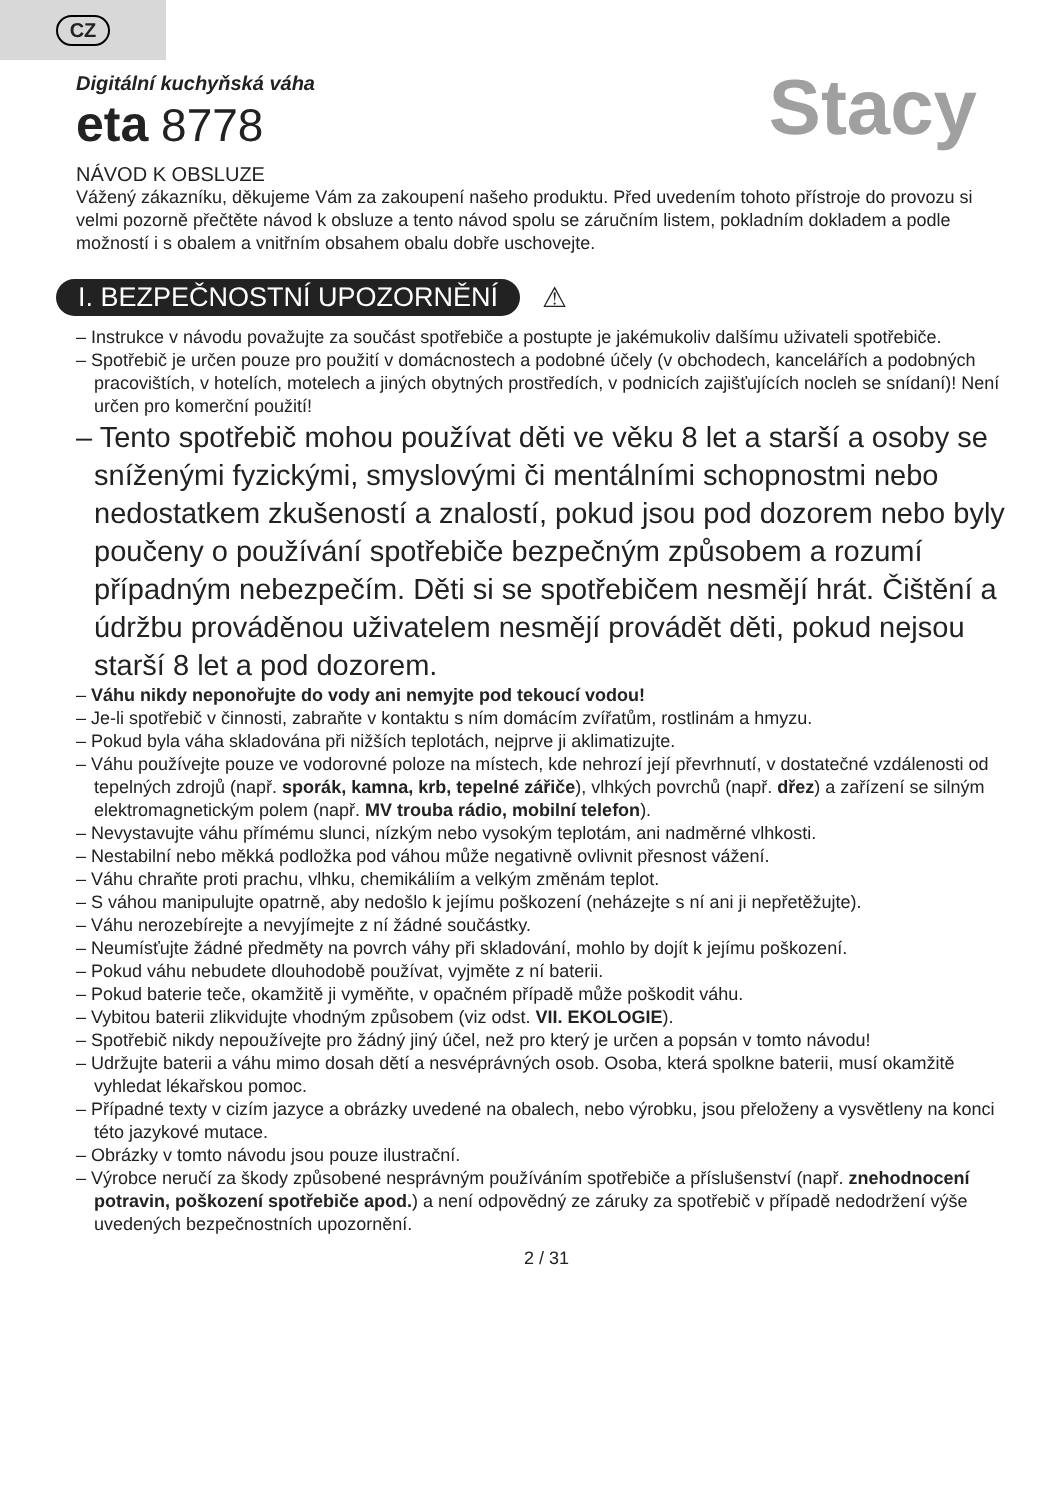CZ
Digitální kuchyňská váha
eta 8778
Stacy
NÁVOD K OBSLUZE
Vážený zákazníku, děkujeme Vám za zakoupení našeho produktu. Před uvedením tohoto přístroje do provozu si velmi pozorně přečtěte návod k obsluze a tento návod spolu se záručním listem, pokladním dokladem a podle možností i s obalem a vnitřním obsahem obalu dobře uschovejte.
I. BEZPEČNOSTNÍ UPOZORNĚNÍ
⚠
– Instrukce v návodu považujte za součást spotřebiče a postupte je jakémukoliv dalšímu uživateli spotřebiče.
– Spotřebič je určen pouze pro použití v domácnostech a podobné účely (v obchodech, kancelářích a podobných pracovištích, v hotelích, motelech a jiných obytných prostředích, v podnicích zajišťujících nocleh se snídaní)! Není určen pro komerční použití!
– Tento spotřebič mohou používat děti ve věku 8 let a starší a osoby se sníženými fyzickými, smyslovými či mentálními schopnostmi nebo nedostatkem zkušeností a znalostí, pokud jsou pod dozorem nebo byly poučeny o používání spotřebiče bezpečným způsobem a rozumí případným nebezpečím. Děti si se spotřebičem nesmějí hrát. Čištění a údržbu prováděnou uživatelem nesmějí provádět děti, pokud nejsou starší 8 let a pod dozorem.
– Váhu nikdy neponořujte do vody ani nemyjte pod tekoucí vodou!
– Je-li spotřebič v činnosti, zabraňte v kontaktu s ním domácím zvířatům, rostlinám a hmyzu.
– Pokud byla váha skladována při nižších teplotách, nejprve ji aklimatizujte.
– Váhu používejte pouze ve vodorovné poloze na místech, kde nehrozí její převrhnutí, v dostatečné vzdálenosti od tepelných zdrojů (např. sporák, kamna, krb, tepelné zářiče), vlhkých povrchů (např. dřez) a zařízení se silným elektromagnetickým polem (např. MV trouba rádio, mobilní telefon).
– Nevystavujte váhu přímému slunci, nízkým nebo vysokým teplotám, ani nadměrné vlhkosti.
– Nestabilní nebo měkká podložka pod váhou může negativně ovlivnit přesnost vážení.
– Váhu chraňte proti prachu, vlhku, chemikáliím a velkým změnám teplot.
– S váhou manipulujte opatrně, aby nedošlo k jejímu poškození (neházejte s ní ani ji nepřetěžujte).
– Váhu nerozebírejte a nevyjímejte z ní žádné součástky.
– Neumísťujte žádné předměty na povrch váhy při skladování, mohlo by dojít k jejímu poškození.
– Pokud váhu nebudete dlouhodobě používat, vyjměte z ní baterii.
– Pokud baterie teče, okamžitě ji vyměňte, v opačném případě může poškodit váhu.
– Vybitou baterii zlikvidujte vhodným způsobem (viz odst. VII. EKOLOGIE).
– Spotřebič nikdy nepoužívejte pro žádný jiný účel, než pro který je určen a popsán v tomto návodu!
– Udržujte baterii a váhu mimo dosah dětí a nesvéprávných osob. Osoba, která spolkne baterii, musí okamžitě vyhledat lékařskou pomoc.
– Případné texty v cizím jazyce a obrázky uvedené na obalech, nebo výrobku, jsou přeloženy a vysvětleny na konci této jazykové mutace.
– Obrázky v tomto návodu jsou pouze ilustrační.
– Výrobce neručí za škody způsobené nesprávným používáním spotřebiče a příslušenství (např. znehodnocení potravin, poškození spotřebiče apod.) a není odpovědný ze záruky za spotřebič v případě nedodržení výše uvedených bezpečnostních upozornění.
2 / 31